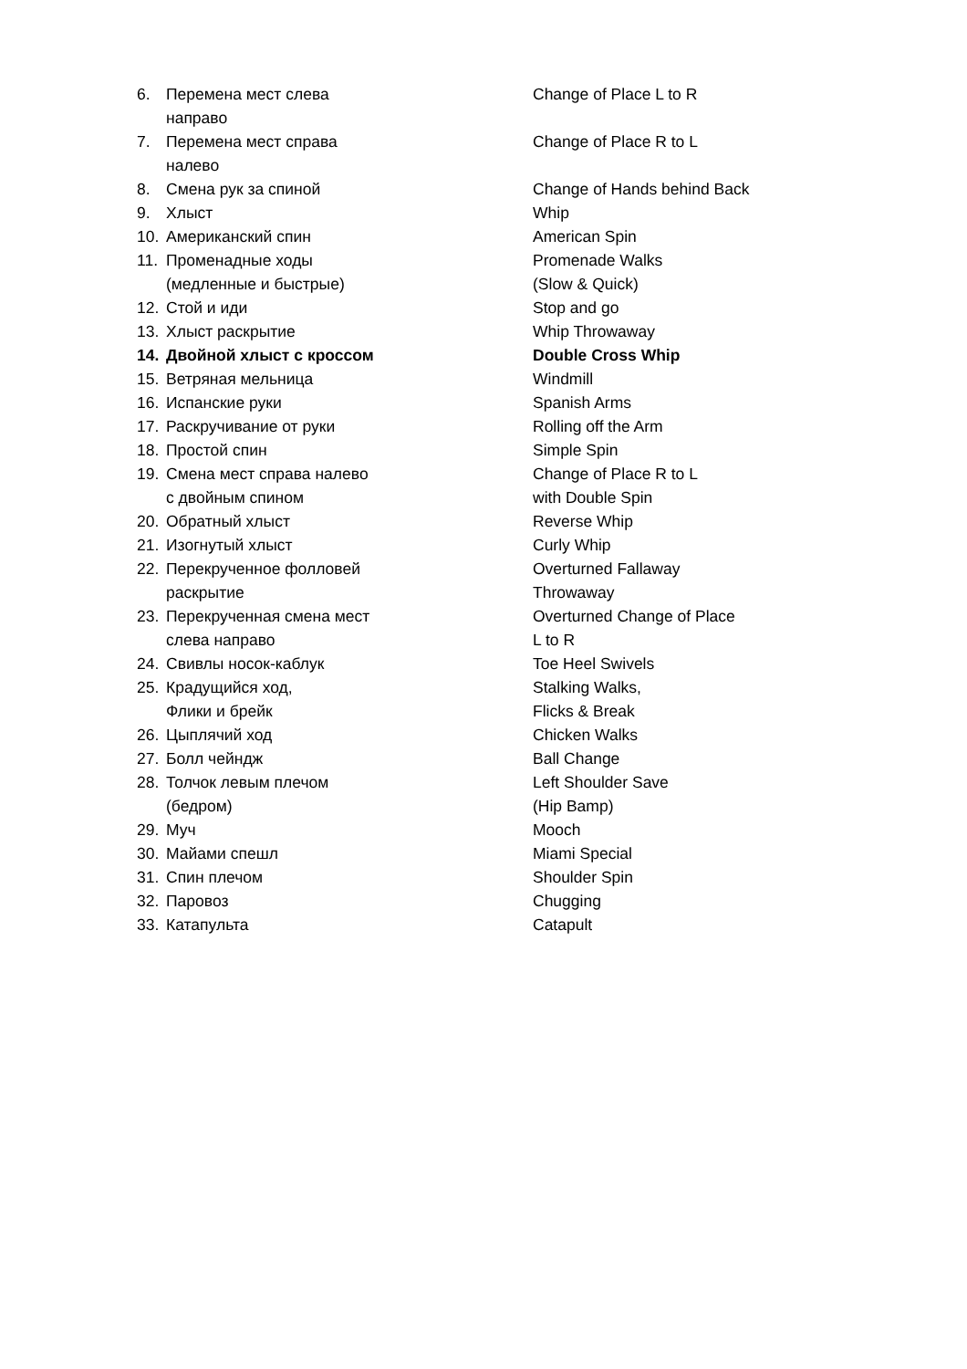| 6. | Перемена мест слева направо | Change of Place L to R |
| 7. | Перемена мест справа налево | Change of Place R to L |
| 8. | Смена рук за спиной | Change of Hands behind Back |
| 9. | Хлыст | Whip |
| 10. | Американский спин | American Spin |
| 11. | Променадные ходы (медленные и быстрые) | Promenade Walks (Slow & Quick) |
| 12. | Стой и иди | Stop and go |
| 13. | Хлыст раскрытие | Whip Throwaway |
| 14. | Двойной хлыст с кроссом | Double Cross Whip |
| 15. | Ветряная мельница | Windmill |
| 16. | Испанские руки | Spanish Arms |
| 17. | Раскручивание от руки | Rolling off the Arm |
| 18. | Простой спин | Simple Spin |
| 19. | Смена мест справа налево с двойным спином | Change of Place R to L with Double Spin |
| 20. | Обратный хлыст | Reverse Whip |
| 21. | Изогнутый хлыст | Curly Whip |
| 22. | Перекрученное фолловей раскрытие | Overturned Fallaway Throwaway |
| 23. | Перекрученная смена мест слева направо | Overturned Change of Place L to R |
| 24. | Свивлы носок-каблук | Toe Heel Swivels |
| 25. | Крадущийся ход, Флики и брейк | Stalking Walks, Flicks & Break |
| 26. | Цыплячий ход | Chicken Walks |
| 27. | Болл чейндж | Ball Change |
| 28. | Толчок левым плечом (бедром) | Left Shoulder Save (Hip Bamp) |
| 29. | Муч | Mooch |
| 30. | Майами спешл | Miami Special |
| 31. | Спин плечом | Shoulder Spin |
| 32. | Паровоз | Chugging |
| 33. | Катапульта | Catapult |